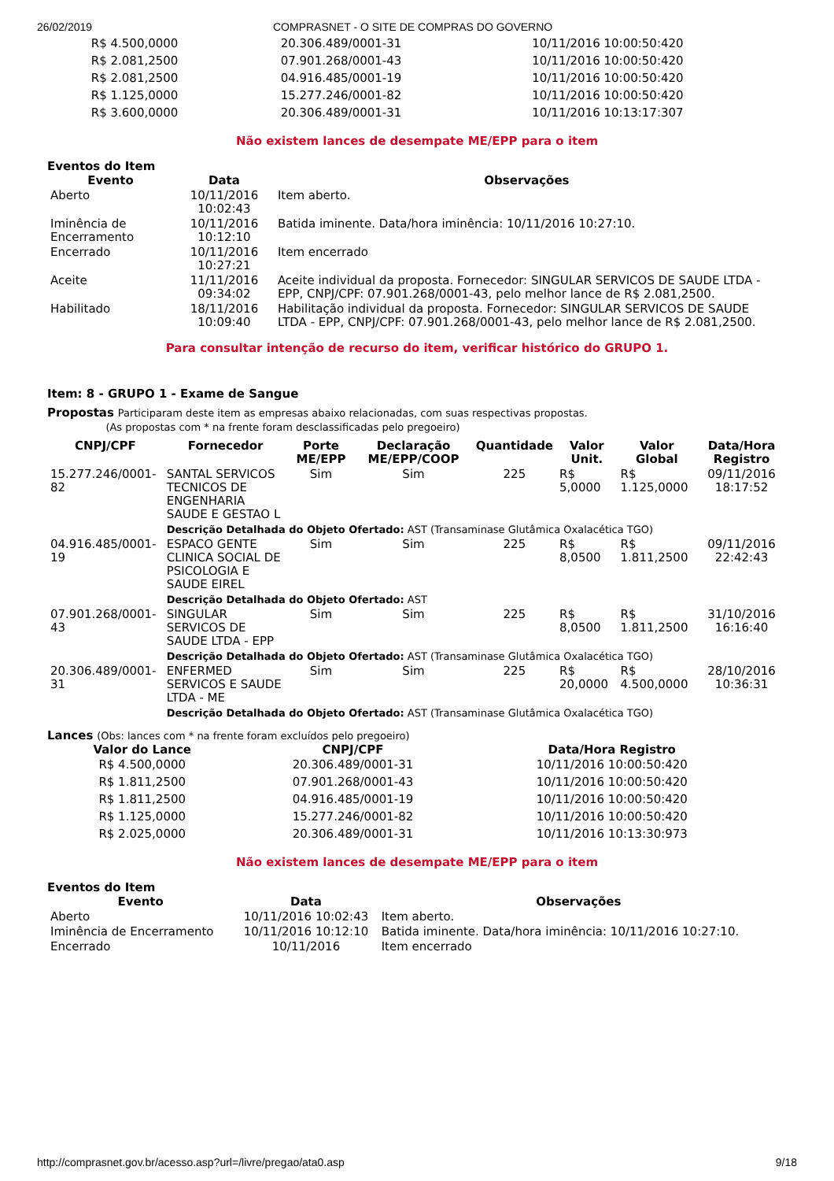26/02/2019 COMPRASNET - O SITE DE COMPRAS DO GOVERNO
| R$ 4.500,0000 | 20.306.489/0001-31 | 10/11/2016 10:00:50:420 |
| R$ 2.081,2500 | 07.901.268/0001-43 | 10/11/2016 10:00:50:420 |
| R$ 2.081,2500 | 04.916.485/0001-19 | 10/11/2016 10:00:50:420 |
| R$ 1.125,0000 | 15.277.246/0001-82 | 10/11/2016 10:00:50:420 |
| R$ 3.600,0000 | 20.306.489/0001-31 | 10/11/2016 10:13:17:307 |
Não existem lances de desempate ME/EPP para o item
Eventos do Item
| Evento | Data | Observações |
| --- | --- | --- |
| Aberto | 10/11/2016 10:02:43 | Item aberto. |
| Iminência de Encerramento | 10/11/2016 10:12:10 | Batida iminente. Data/hora iminência: 10/11/2016 10:27:10. |
| Encerrado | 10/11/2016 10:27:21 | Item encerrado |
| Aceite | 11/11/2016 09:34:02 | Aceite individual da proposta. Fornecedor: SINGULAR SERVICOS DE SAUDE LTDA - EPP, CNPJ/CPF: 07.901.268/0001-43, pelo melhor lance de R$ 2.081,2500. |
| Habilitado | 18/11/2016 10:09:40 | Habilitação individual da proposta. Fornecedor: SINGULAR SERVICOS DE SAUDE LTDA - EPP, CNPJ/CPF: 07.901.268/0001-43, pelo melhor lance de R$ 2.081,2500. |
Para consultar intenção de recurso do item, verificar histórico do GRUPO 1.
Item: 8 - GRUPO 1 - Exame de Sangue
Propostas Participaram deste item as empresas abaixo relacionadas, com suas respectivas propostas.
(As propostas com * na frente foram desclassificadas pelo pregoeiro)
| CNPJ/CPF | Fornecedor | Porte ME/EPP | Declaração ME/EPP/COOP | Quantidade | Valor Unit. | Valor Global | Data/Hora Registro |
| --- | --- | --- | --- | --- | --- | --- | --- |
| 15.277.246/0001-82 | SANTAL SERVICOS TECNICOS DE ENGENHARIA SAUDE E GESTAO L | Sim | Sim | 225 | R$ 5,0000 | R$ 1.125,0000 | 09/11/2016 18:17:52 |
| | Descrição Detalhada do Objeto Ofertado: AST (Transaminase Glutâmica Oxalacética TGO) | | | | | | |
| 04.916.485/0001-19 | ESPACO GENTE CLINICA SOCIAL DE PSICOLOGIA E SAUDE EIREL | Sim | Sim | 225 | R$ 8,0500 | R$ 1.811,2500 | 09/11/2016 22:42:43 |
| | Descrição Detalhada do Objeto Ofertado: AST | | | | | | |
| 07.901.268/0001-43 | SINGULAR SERVICOS DE SAUDE LTDA - EPP | Sim | Sim | 225 | R$ 8,0500 | R$ 1.811,2500 | 31/10/2016 16:16:40 |
| | Descrição Detalhada do Objeto Ofertado: AST (Transaminase Glutâmica Oxalacética TGO) | | | | | | |
| 20.306.489/0001-31 | ENFERMED SERVICOS E SAUDE LTDA - ME | Sim | Sim | 225 | R$ 20,0000 | R$ 4.500,0000 | 28/10/2016 10:36:31 |
| | Descrição Detalhada do Objeto Ofertado: AST (Transaminase Glutâmica Oxalacética TGO) | | | | | | |
Lances (Obs: lances com * na frente foram excluídos pelo pregoeiro)
| Valor do Lance | CNPJ/CPF | Data/Hora Registro |
| --- | --- | --- |
| R$ 4.500,0000 | 20.306.489/0001-31 | 10/11/2016 10:00:50:420 |
| R$ 1.811,2500 | 07.901.268/0001-43 | 10/11/2016 10:00:50:420 |
| R$ 1.811,2500 | 04.916.485/0001-19 | 10/11/2016 10:00:50:420 |
| R$ 1.125,0000 | 15.277.246/0001-82 | 10/11/2016 10:00:50:420 |
| R$ 2.025,0000 | 20.306.489/0001-31 | 10/11/2016 10:13:30:973 |
Não existem lances de desempate ME/EPP para o item
Eventos do Item
| Evento | Data | Observações |
| --- | --- | --- |
| Aberto | 10/11/2016 10:02:43 | Item aberto. |
| Iminência de Encerramento | 10/11/2016 10:12:10 | Batida iminente. Data/hora iminência: 10/11/2016 10:27:10. |
| Encerrado | 10/11/2016 | Item encerrado |
http://comprasnet.gov.br/acesso.asp?url=/livre/pregao/ata0.asp 9/18